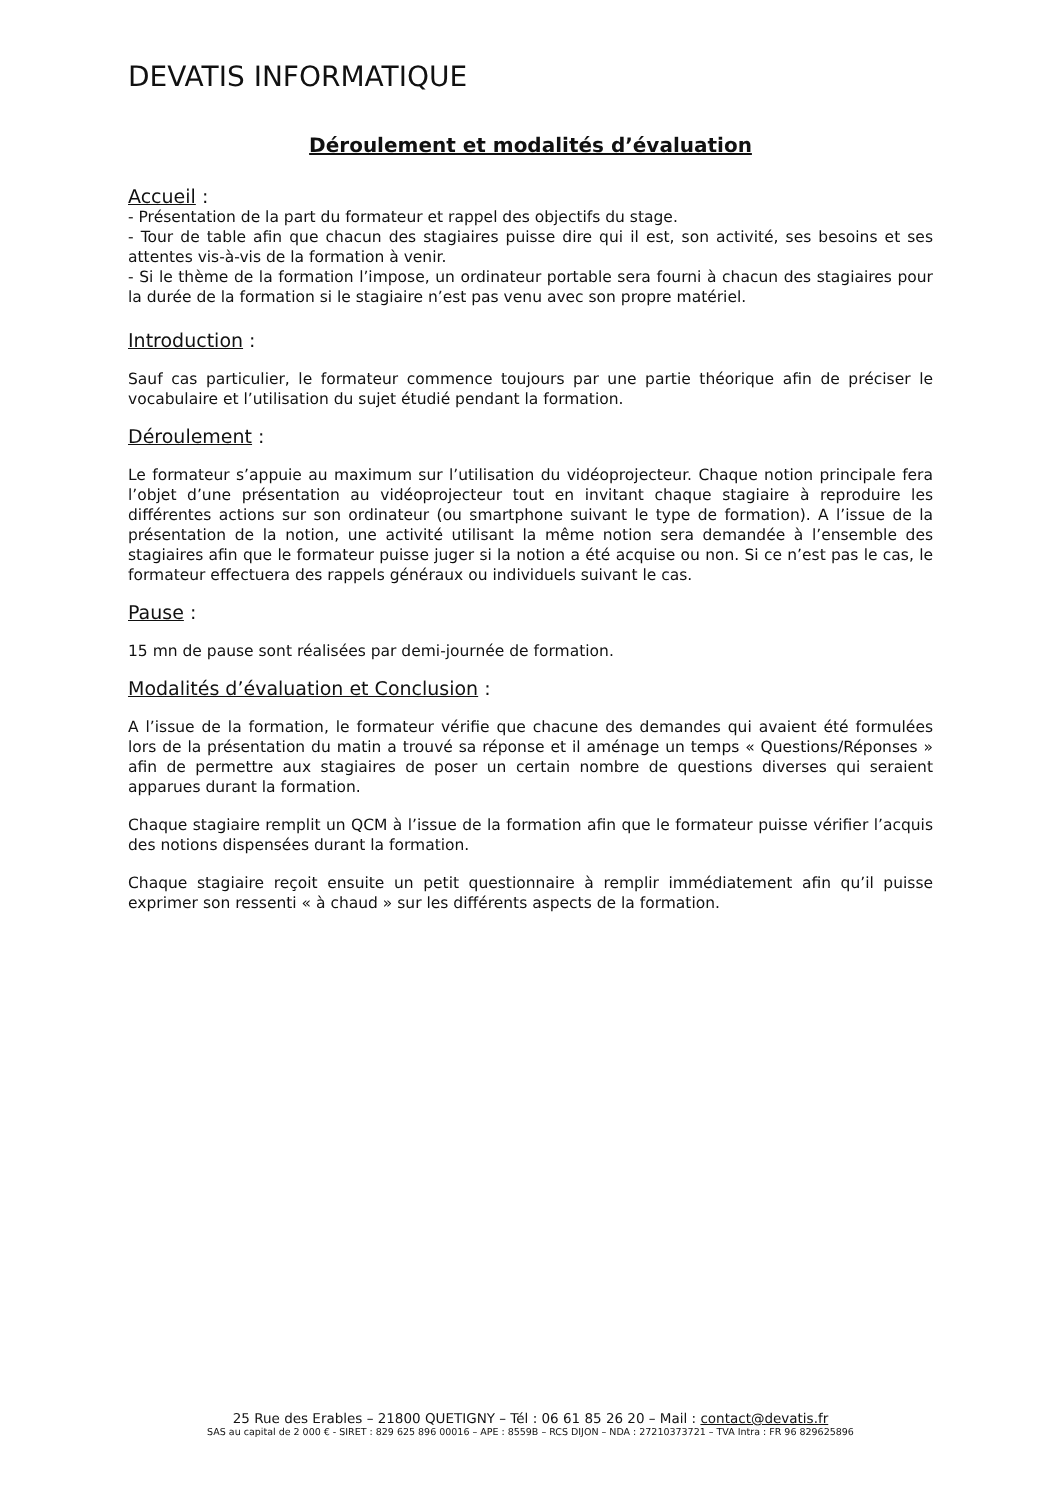DEVATIS INFORMATIQUE
Déroulement et modalités d’évaluation
Accueil :
- Présentation de la part du formateur et rappel des objectifs du stage.
- Tour de table afin que chacun des stagiaires puisse dire qui il est, son activité, ses besoins et ses attentes vis-à-vis de la formation à venir.
- Si le thème de la formation l’impose, un ordinateur portable sera fourni à chacun des stagiaires pour la durée de la formation si le stagiaire n’est pas venu avec son propre matériel.
Introduction :
Sauf cas particulier, le formateur commence toujours par une partie théorique afin de préciser le vocabulaire et l’utilisation du sujet étudié pendant la formation.
Déroulement :
Le formateur s’appuie au maximum sur l’utilisation du vidéoprojecteur. Chaque notion principale fera l’objet d’une présentation au vidéoprojecteur tout en invitant chaque stagiaire à reproduire les différentes actions sur son ordinateur (ou smartphone suivant le type de formation). A l’issue de la présentation de la notion, une activité utilisant la même notion sera demandée à l’ensemble des stagiaires afin que le formateur puisse juger si la notion a été acquise ou non. Si ce n’est pas le cas, le formateur effectuera des rappels généraux ou individuels suivant le cas.
Pause :
15 mn de pause sont réalisées par demi-journée de formation.
Modalités d’évaluation et Conclusion :
A l’issue de la formation, le formateur vérifie que chacune des demandes qui avaient été formulées lors de la présentation du matin a trouvé sa réponse et il aménage un temps « Questions/Réponses » afin de permettre aux stagiaires de poser un certain nombre de questions diverses qui seraient apparues durant la formation.
Chaque stagiaire remplit un QCM à l’issue de la formation afin que le formateur puisse vérifier l’acquis des notions dispensées durant la formation.
Chaque stagiaire reçoit ensuite un petit questionnaire à remplir immédiatement afin qu’il puisse exprimer son ressenti « à chaud » sur les différents aspects de la formation.
25 Rue des Erables – 21800 QUETIGNY – Tél : 06 61 85 26 20 – Mail : contact@devatis.fr
SAS au capital de 2 000 € - SIRET : 829 625 896 00016 – APE : 8559B – RCS DIJON – NDA : 27210373721 – TVA Intra : FR 96 829625896